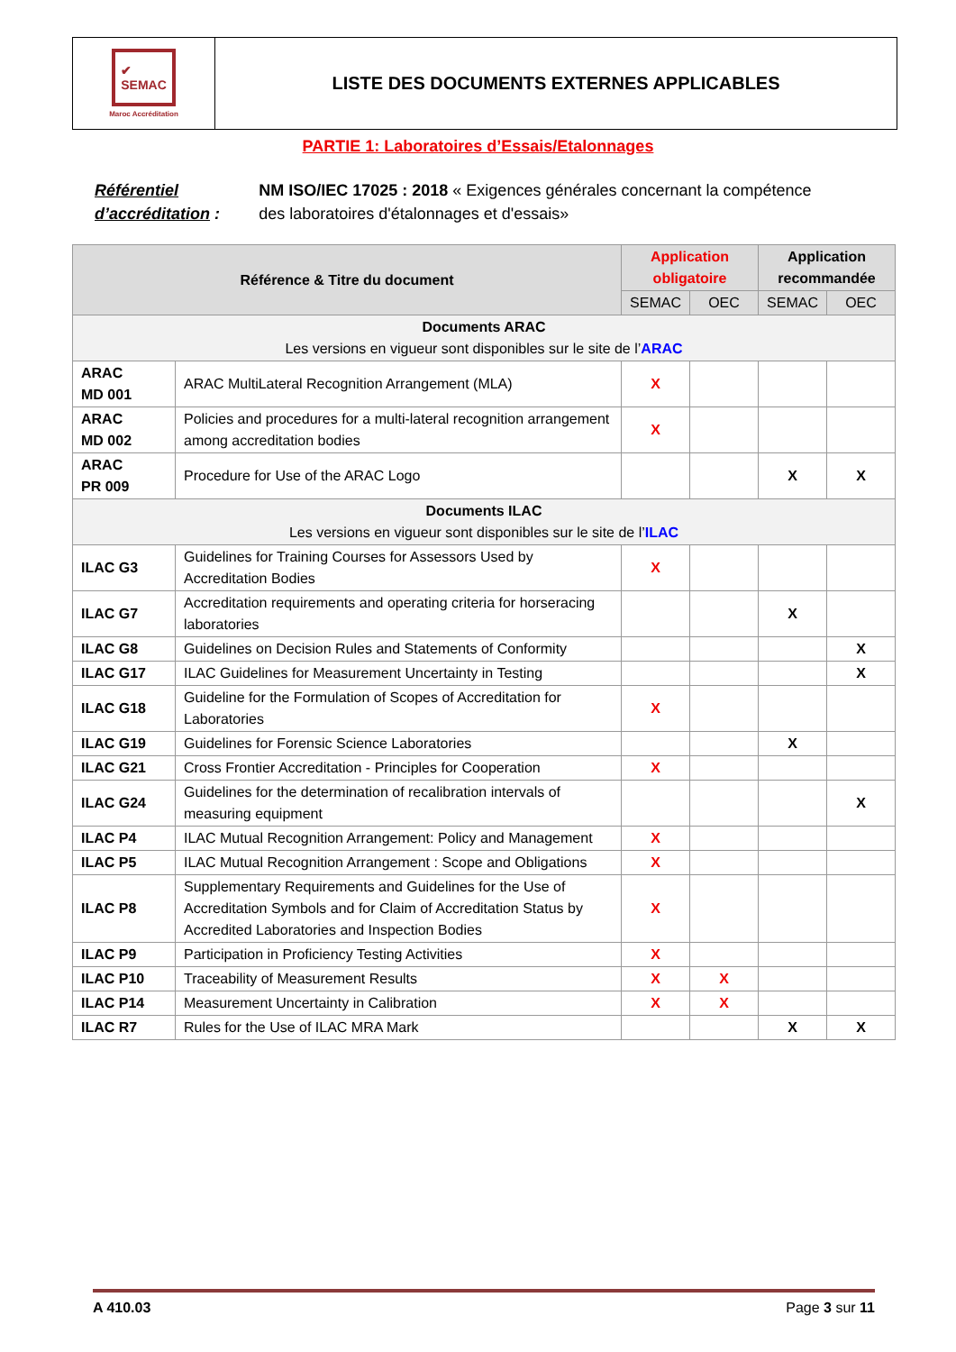✔
SEMAC
Maroc Accréditation
LISTE DES DOCUMENTS EXTERNES APPLICABLES
PARTIE 1: Laboratoires d’Essais/Etalonnages
Référentiel d’accréditation :
NM ISO/IEC 17025 : 2018 « Exigences générales concernant la compétence des laboratoires d'étalonnages et d'essais»
| Référence & Titre du document | | Application obligatoire | | Application recommandée | |
| --- | --- | --- | --- | --- | --- |
| | | SEMAC | OEC | SEMAC | OEC |
| Documents ARAC Les versions en vigueur sont disponibles sur le site de l’ ARAC | | | | | |
| ARAC MD 001 | ARAC MultiLateral Recognition Arrangement (MLA) | X | | | |
| ARAC MD 002 | Policies and procedures for a multi-lateral recognition arrangement among accreditation bodies | X | | | |
| ARAC PR 009 | Procedure for Use of the ARAC Logo | | | X | X |
| Documents ILAC Les versions en vigueur sont disponibles sur le site de l’ ILAC | | | | | |
| ILAC G3 | Guidelines for Training Courses for Assessors Used by Accreditation Bodies | X | | | |
| ILAC G7 | Accreditation requirements and operating criteria for horseracing laboratories | | | X | |
| ILAC G8 | Guidelines on Decision Rules and Statements of Conformity | | | | X |
| ILAC G17 | ILAC Guidelines for Measurement Uncertainty in Testing | | | | X |
| ILAC G18 | Guideline for the Formulation of Scopes of Accreditation for Laboratories | X | | | |
| ILAC G19 | Guidelines for Forensic Science Laboratories | | | X | |
| ILAC G21 | Cross Frontier Accreditation - Principles for Cooperation | X | | | |
| ILAC G24 | Guidelines for the determination of recalibration intervals of measuring equipment | | | | X |
| ILAC P4 | ILAC Mutual Recognition Arrangement: Policy and Management | X | | | |
| ILAC P5 | ILAC Mutual Recognition Arrangement : Scope and Obligations | X | | | |
| ILAC P8 | Supplementary Requirements and Guidelines for the Use of Accreditation Symbols and for Claim of Accreditation Status by Accredited Laboratories and Inspection Bodies | X | | | |
| ILAC P9 | Participation in Proficiency Testing Activities | X | | | |
| ILAC P10 | Traceability of Measurement Results | X | X | | |
| ILAC P14 | Measurement Uncertainty in Calibration | X | X | | |
| ILAC R7 | Rules for the Use of ILAC MRA Mark | | | X | X |
A 410.03 Page 3 sur 11